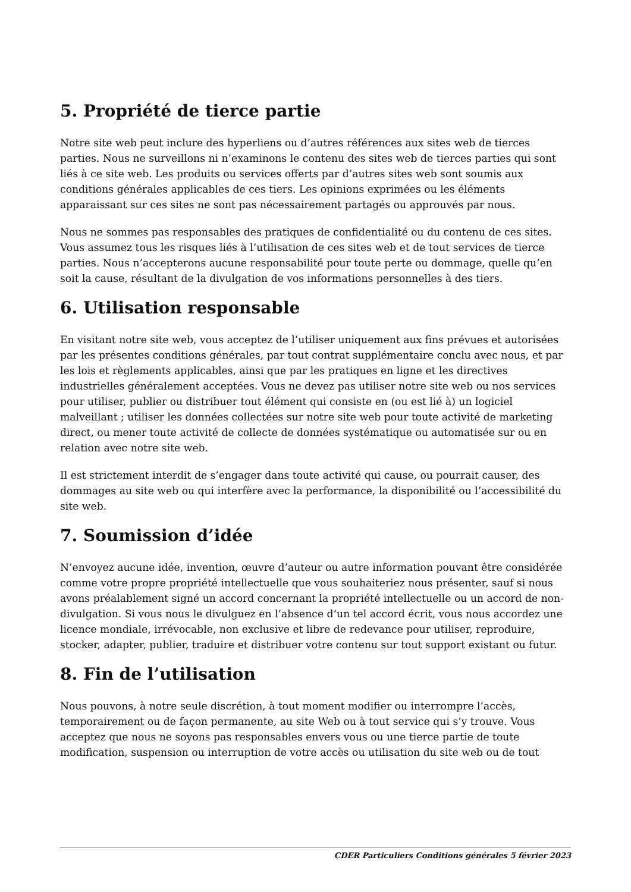5. Propriété de tierce partie
Notre site web peut inclure des hyperliens ou d’autres références aux sites web de tierces parties. Nous ne surveillons ni n’examinons le contenu des sites web de tierces parties qui sont liés à ce site web. Les produits ou services offerts par d’autres sites web sont soumis aux conditions générales applicables de ces tiers. Les opinions exprimées ou les éléments apparaissant sur ces sites ne sont pas nécessairement partagés ou approuvés par nous.
Nous ne sommes pas responsables des pratiques de confidentialité ou du contenu de ces sites. Vous assumez tous les risques liés à l’utilisation de ces sites web et de tout services de tierce parties. Nous n’accepterons aucune responsabilité pour toute perte ou dommage, quelle qu’en soit la cause, résultant de la divulgation de vos informations personnelles à des tiers.
6. Utilisation responsable
En visitant notre site web, vous acceptez de l’utiliser uniquement aux fins prévues et autorisées par les présentes conditions générales, par tout contrat supplémentaire conclu avec nous, et par les lois et règlements applicables, ainsi que par les pratiques en ligne et les directives industrielles généralement acceptées. Vous ne devez pas utiliser notre site web ou nos services pour utiliser, publier ou distribuer tout élément qui consiste en (ou est lié à) un logiciel malveillant ; utiliser les données collectées sur notre site web pour toute activité de marketing direct, ou mener toute activité de collecte de données systématique ou automatisée sur ou en relation avec notre site web.
Il est strictement interdit de s’engager dans toute activité qui cause, ou pourrait causer, des dommages au site web ou qui interfère avec la performance, la disponibilité ou l’accessibilité du site web.
7. Soumission d’idée
N’envoyez aucune idée, invention, œuvre d’auteur ou autre information pouvant être considérée comme votre propre propriété intellectuelle que vous souhaiteriez nous présenter, sauf si nous avons préalablement signé un accord concernant la propriété intellectuelle ou un accord de non-divulgation. Si vous nous le divulguez en l’absence d’un tel accord écrit, vous nous accordez une licence mondiale, irrévocable, non exclusive et libre de redevance pour utiliser, reproduire, stocker, adapter, publier, traduire et distribuer votre contenu sur tout support existant ou futur.
8. Fin de l’utilisation
Nous pouvons, à notre seule discrétion, à tout moment modifier ou interrompre l’accès, temporairement ou de façon permanente, au site Web ou à tout service qui s’y trouve. Vous acceptez que nous ne soyons pas responsables envers vous ou une tierce partie de toute modification, suspension ou interruption de votre accès ou utilisation du site web ou de tout
CDER Particuliers Conditions générales 5 février 2023